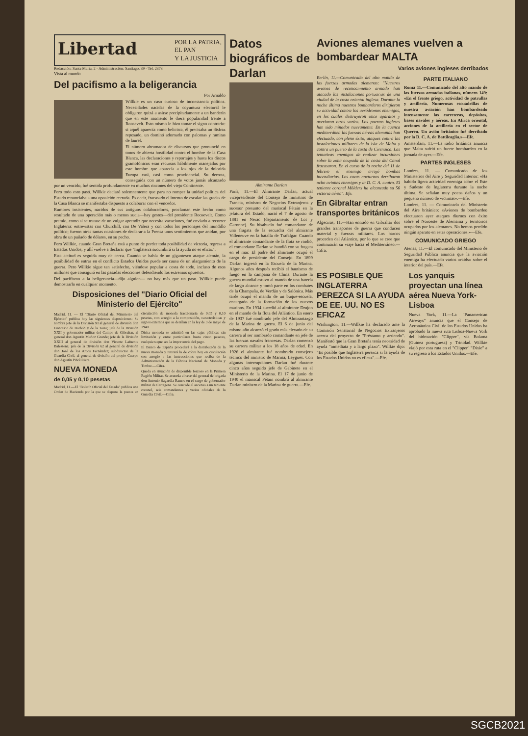Libertad POR LA PATRIA,
EL PAN
Y LA JUSTICIA
Redacción: Santa María, 2 - Administración: Santiago, 39 - Tel. 2373
Vista al mundo
Del pacifismo a la beligerancia
Por Arnaldo
Willkie es un caso curioso de inconstancia política. Necesidades nacidas de la coyuntura electoral le obligaron quizá a asirse precipitadamente a un banderín que en este momento le diera popularidad frente a Roosevelt. Esto mismo le hizo tomar el signo contrario: si aquél aparecía como belicista, él precisaba un disfraz reposado, un dominó adornado con palomas y ramitas de laurel.
El número abrumador de discursos que pronunció en tonos de abierta hostilidad contra el hombre de la Casa Blanca, las declaraciones y reportajes y hasta los discos gramofónicos eran recursos hábilmente manejados por este hombre que aparecía a los ojos de la dolorida Europa casi, casi como providencial. Su derrota, conseguida con un número de votos jamás alcanzado por un vencido, fué sentida profundamente en muchos rincones del viejo Continente.
Pero todo esto pasó. Willkie declaró solemnemente que para no romper la unidad política del Estado renunciaba a una oposición cerrada. Es decir, fracasado el intento de escalar las gradas de la Casa Blanca se manifestaba dispuesto a colaborar con el vencedor.
Rumores insistentes, nacidos de sus antiguos colaboradores, proclaman este hecho como resultado de una operación más o menos sucia—hay gestos—del presidente Roosevelt. Como premio, como si se tratase de un vulgar aprendiz que necesita vacaciones, fué enviado a recorrer Inglaterra: entrevistas con Churchill, con De Valera y con todos los personajes del mundillo político; fueron otras tantas ocasiones de declarar a la Prensa unos sentimientos que anidan, por obra de un puñado de dólares, en su pecho.
Pero Willkie, cuando Gran Bretaña está a punto de perder toda posibilidad de victoria, regresa a Estados Unidos, y allí vuelve a declarar que "Inglaterra sucumbirá si la ayuda no es eficaz".
Esta actitud es seguida muy de cerca. Cuando se habla de un gigantesco ataque alemán, la posibilidad de entrar en el conflicto Estados Unidos puede ser causa de un alargamiento de la guerra. Pero Willkie sigue tan satisfecho, viéndose popular a costa de todo, incluso de esos millones que consiguió en las pasadas elecciones defendiendo los extremos opuestos.
Del pacifismo a la beligerancia—dijo alguien— no hay más que un paso. Willkie puede demostrarlo en cualquier momento.
Disposiciones del "Diario Oficial del Ministerio del Ejército"
Madrid, 11. — El "Diario Oficial del Ministerio del Ejército" publica hoy las siguientes disposiciones: Se nombra jefe de la División XI al general de división don Francisco de Borbón y de la Torre; jefe de la División XXII y gobernador militar del Campo de Gibraltar, al general don Agustín Muñoz Grande; jefe de la División XXIII al general de división don Vicente Lafuente Baleztena; jefe de la División 62 al general de división don José de los Arcos Fernández; subdirector de la Guardia Civil, al general de división del propio Cuerpo don Agustín Piñol Riera.
NUEVA MONEDA
de 0,05 y 0,10 pesetas
Madrid, 11.—El "Boletín Oficial del Estado" publica una Orden de Hacienda por la que se dispone la puesta en circulación de moneda fraccionaria de 0,05 y 0,10 pesetas, con arreglo a la composición, características y signos externos que se detallan en la ley de 3 de mayo de 1940.
Dicha moneda se admitirá en las cajas públicas sin limitación y entre particulares hasta cinco pesetas, cualquiera que sea la importancia del pago.
El Banco de España procederá a la distribución de la nueva moneda y retirará la de cobre hoy en circulación con arreglo a las instrucciones que reciba de la Administración de la Fábrica Nacional de Moneda y Timbre.—Cifra.
Queda en situación de disponible forzoso en la Primera Región Militar. Se acuerda el cese del general de brigada don Antonio Sagardía Ramos en el cargo de gobernador militar de Cartagena. Se concede el ascenso a un teniente coronel, seis comandantes y varios oficiales de la Guardia Civil.—Cifra.
Datos biográficos de Darlan
Almirante Darlan
París, 11.—El Almirante Darlan, actual vicepresidente del Consejo de ministros de Francia, ministro de Negocios Extranjeros y sucesor presunto del mariscal Pétain en la jefatura del Estado, nació el 7 de agosto de 1881 en Nerac (departamento de Lot y Garonne). Su bisabuelo fué comandante de una fragata de la escuadra del almirante Villeneuve en la batalla de Trafalgar. Cuando el almirante comandante de la flota se rindió, el comandante Darlan se hundió con su fragata en el mar. El padre del almirante ocupó el cargo de presidente del Consejo. En 1899 Darlan ingresó en la Escuela de la Marina. Algunos años después recibió el bautismo de fuego en la campaña de China. Durante la guerra mundial estuvo al mando de una batería de largo alcance y tomó parte en los combates de la Champaña, de Verdún y de Salónica. Más tarde ocupó el mando de un buque-escuela, encargado de la formación de los nuevos marinos. En 1934 sucedió al almirante Drujon en el mando de la flota del Atlántico. En enero de 1937 fué nombrado jefe del Almirantazgo de la Marina de guerra. El 6 de junio del mismo año alcanzó el grado más elevado de su carrera al ser nombrado comandante en jefe de las fuerzas navales francesas. Darlan comenzó su carrera militar a los 18 años de edad. En 1926 el almirante fué nombrado consejero técnico del ministro de Marina, Leygues. Con algunas interrupciones Darlan fué durante cinco años seguido jefe de Gabinete en el Ministerio de la Marina. El 17 de junio de 1940 el mariscal Pétain nombró al almirante Darlan ministro de la Marina de guerra.—Efe.
Aviones alemanes vuelven a bombardear MALTA
Varios aviones ingleses derribados
Berlín, 11.—Comunicado del alto mando de las fuerzas armadas alemanas: "Nuestros aviones de reconocimiento armado han atacado las instalaciones portuarias de una ciudad de la costa oriental inglesa. Durante la noche última nuestros bombarderos dirigieron su actividad contra los aeródromos enemigos, en los cuales destruyeron once aparatos y averiaron otros varios. Los puertos ingleses han sido minados nuevamente. En la cuenca mediterránea las fuerzas aéreas alemanas han efectuado, con pleno éxito, ataques contra las instalaciones militares de la isla de Malta y contra un puerto de la costa de Cirenaica. Las tentativas enemigas de realizar incursiones sobre la zona ocupada de la costa del Canal fracasaron. En el curso de la noche del 11 de febrero el enemigo arrojó bombas incendiarias. Los cazas nocturnos derribaron ocho aviones enemigos y la D. C. A. cuatro. El teniente coronel Mölders ha alcanzado su 56 victoria aérea". Efe.
En Gibraltar entran transportes británicos
Algeciras, 11.—Han entrado en Gibraltar dos grandes transportes de guerra que conducen material y fuerzas militares. Los barcos proceden del Atlántico, por lo que se cree que continuarán su viaje hacia el Mediterráneo.—Cifra.
PARTE ITALIANO
Roma 11.—Comunicado del alto mando de las fuerzas armadas italianas, número 149: «En el frente griego, actividad de patrullas y artillería. Numerosas escuadrillas de nuestra aviación han bombardeado intensamente las carreteras, depósitos, bases navales y aéreas. En Africa oriental, acciones de la artillería en el sector de Queren. Un avión británico fué derribado por la D. C. A. de Battileaglia.»—Efe.
Amsterdam, 11.—La radio británica anuncia que Malta sufrió un fuerte bombardeo en la jornada de ayer.—Efe.
PARTES INGLESES
Londres, 11. — Comunicado de los Ministerios del Aire y Seguridad Interior: «Ha habido ligera actividad enemiga sobre el Este y Sudeste de Inglaterra durante la noche última. Se señalan muy pocos daños y un pequeño número de víctimas».—Efe.
Londres, 11. — Comunicado del Ministerio del Aire británico: «Aviones de bombardeo efectuaron ayer ataques diurnos con éxito sobre el Noroeste de Alemania y territorios ocupados por los alemanes. No hemos perdido ningún aparato en estas operaciones.»—Efe.
COMUNICADO GRIEGO
Atenas, 11.—El comunicado del Ministerio de Seguridad Pública anuncia que la aviación enemiga ha efectuado varios «raids» sobre el interior del país.—Efe.
ES POSIBLE QUE INGLATERRA PEREZCA SI LA AYUDA DE EE. UU. NO ES EFICAZ
Washington, 11.—Willkie ha declarado ante la Comisión Senatorial de Negocios Extranjeros acerca del proyecto de "Préstamo y arriendo". Manifestó que la Gran Bretaña tenía necesidad de ayuda "inmediata y a largo plazo". Willkie dijo: "Es posible que Inglaterra perezca si la ayuda de los Estados Unidos no es eficaz".—Efe.
Los yanquis proyectan una línea aérea Nueva York-Lisboa
Nueva York, 11.—La "Panamerican Airways" anuncia que el Consejo de Aeronáutica Civil de los Estados Unidos ha aprobado la nueva ruta Lisboa-Nueva York del hidroavión "Clipper", vía Bolama (Guinea portuguesa) y Trinidad. Willkie viajó por esta ruta en el "Clipper" "Dixie" a su regreso a los Estados Unidos.—Efe.
SGCB2021